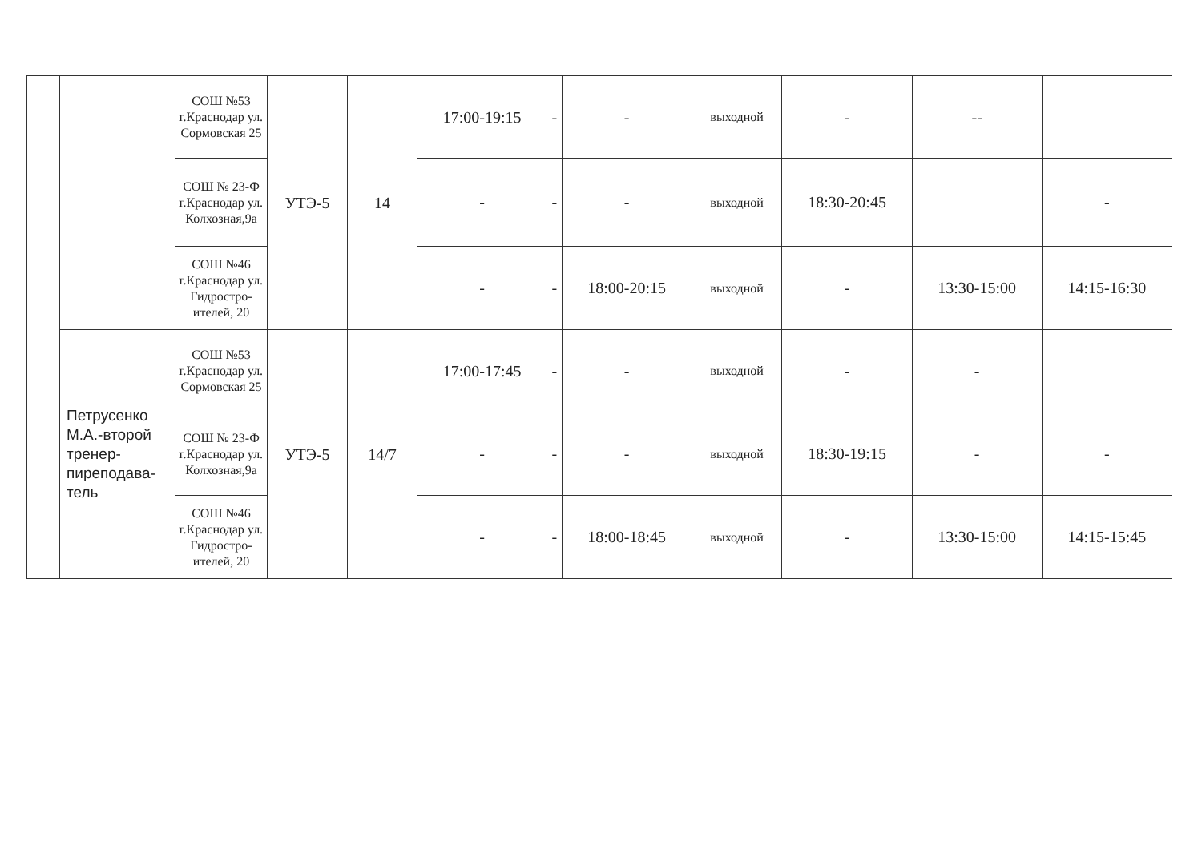| | | СОШ №53 г.Краснодар ул. Сормовская 25 | УТЭ-5 | 14 | 17:00-19:15 | - | - | выходной | - | -- | |
| | | СОШ № 23-Ф г.Краснодар ул. Колхозная,9а | | | - | - | - | выходной | 18:30-20:45 | | - |
| | | СОШ №46 г.Краснодар ул. Гидростро-ителей, 20 | | | - | - | 18:00-20:15 | выходной | - | 13:30-15:00 | 14:15-16:30 |
| | Петрусенко М.А.-второй тренер-пиреподава-тель | СОШ №53 г.Краснодар ул. Сормовская 25 | УТЭ-5 | 14/7 | 17:00-17:45 | - | - | выходной | - | - | |
| | | СОШ № 23-Ф г.Краснодар ул. Колхозная,9а | | | - | - | - | выходной | 18:30-19:15 | - | - |
| | | СОШ №46 г.Краснодар ул. Гидростро-ителей, 20 | | | - | - | 18:00-18:45 | выходной | - | 13:30-15:00 | 14:15-15:45 |